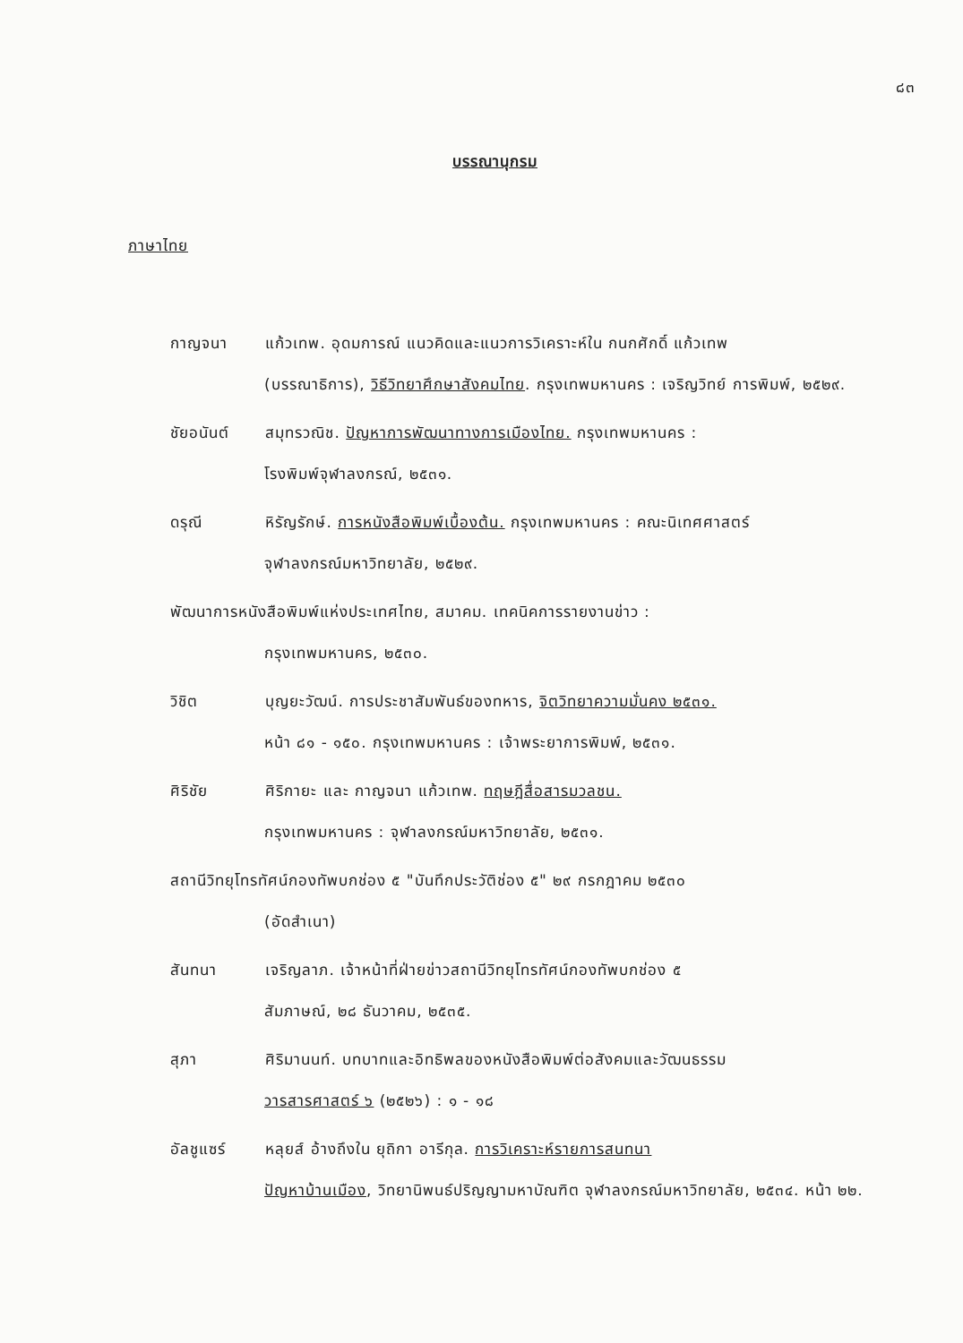๘๓
บรรณานุกรม
ภาษาไทย
กาญจนา แก้วเทพ. อุดมการณ์ แนวคิดและแนวการวิเคราะห์ใน กนกศักดิ์ แก้วเทพ
(บรรณาธิการ), วิธีวิทยาศึกษาสังคมไทย. กรุงเทพมหานคร : เจริญวิทย์ การพิมพ์, ๒๕๒๙.
ชัยอนันต์ สมุทรวณิช. ปัญหาการพัฒนาทางการเมืองไทย. กรุงเทพมหานคร :
โรงพิมพ์จุฬาลงกรณ์, ๒๕๓๑.
ดรุณี หิรัญรักษ์. การหนังสือพิมพ์เบื้องต้น. กรุงเทพมหานคร : คณะนิเทศศาสตร์
จุฬาลงกรณ์มหาวิทยาลัย, ๒๕๒๙.
พัฒนาการหนังสือพิมพ์แห่งประเทศไทย, สมาคม. เทคนิคการรายงานข่าว :
กรุงเทพมหานคร, ๒๕๓๐.
วิชิต บุญยะวัฒน์. การประชาสัมพันธ์ของทหาร, จิตวิทยาความมั่นคง ๒๕๓๑.
หน้า ๘๑ - ๑๕๐. กรุงเทพมหานคร : เจ้าพระยาการพิมพ์, ๒๕๓๑.
ศิริชัย ศิริกายะ และ กาญจนา แก้วเทพ. ทฤษฎีสื่อสารมวลชน.
กรุงเทพมหานคร : จุฬาลงกรณ์มหาวิทยาลัย, ๒๕๓๑.
สถานีวิทยุโทรทัศน์กองทัพบกช่อง ๕ "บันทึกประวัติช่อง ๕" ๒๙ กรกฎาคม ๒๕๓๐
(อัดสำเนา)
สันทนา เจริญลาภ. เจ้าหน้าที่ฝ่ายข่าวสถานีวิทยุโทรทัศน์กองทัพบกช่อง ๕
สัมภาษณ์, ๒๘ ธันวาคม, ๒๕๓๕.
สุภา ศิริมานนท์. บทบาทและอิทธิพลของหนังสือพิมพ์ต่อสังคมและวัฒนธรรม
วารสารศาสตร์ ๖ (๒๕๒๖) : ๑ - ๑๘
อัลชูแซร์ หลุยส์ อ้างถึงใน ยุถิกา อารีกุล. การวิเคราะห์รายการสนทนา
ปัญหาบ้านเมือง, วิทยานิพนธ์ปริญญามหาบัณฑิต จุฬาลงกรณ์มหาวิทยาลัย, ๒๕๓๔. หน้า ๒๒.